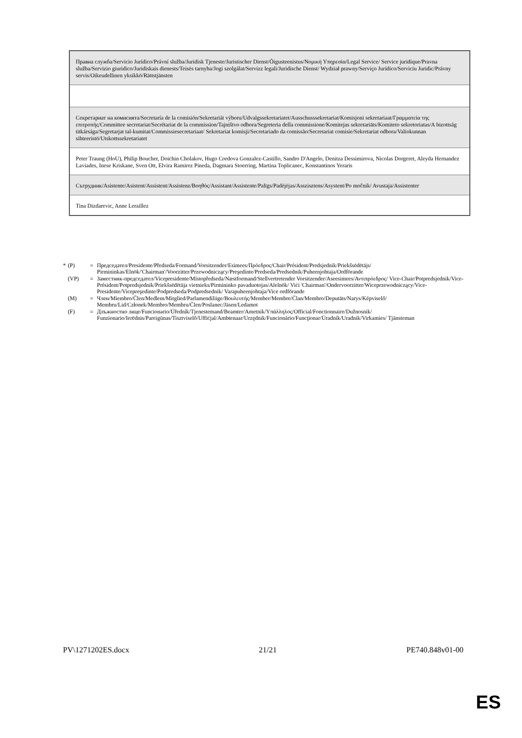| Правна служба/Servicio Jurídico/Právní služba/Juridisk Tjeneste/Juristischer Dienst/Õigusteenistus/Νομική Υπηρεσία/Legal Service/ Service juridique/Pravna služba/Servizio giuridico/Juridiskais dienests/Teisės tarnyba/Jogi szolgálat/Servizz legali/Juridische Dienst/ Wydział prawny/Serviço Jurídico/Serviciu Juridic/Právny servis/Oikeudellinen yksikkö/Rättstjänsten |
| Секретариат на комисията/Secretaría de la comisión/Sekretariát výboru/Udvalgssekretariatet/Ausschusssekretariat/Komisjoni sekretariaat/Γραμματεία της επιτροπής/Committee secretariat/Secrétariat de la commission/Tajništvo odbora/Segreteria della commissione/Komitejas sekretariāts/Komiteto sekretoriatas/A bizottság titkársága/Segretarjat tal-kumitat/Commissiesecretariaat/ Sekretariat komisji/Secretariado da comissão/Secretariat comisie/Sekretariat odbora/Valiokunnan sihteeristö/Utskottssekretariatet |
| Peter Traung (HoU), Philip Boucher, Doichin Cholakov, Hugo Cordova Gonzalez-Castillo, Sandro D'Angelo, Denitza Dessimirova, Nicolas Dorgeret, Aleyda Hernandez Laviades, Inese Kriskane, Sven Ott, Elvira Ramirez Pineda, Dagmara Stoerring, Martina Toplicanec, Konstantinos Yeraris |
| Сътрудник/Asistente/Asistent/Assistent/Assistenz/Βοηθός/Assistant/Assistente/Palīgs/Padėjėjas/Asszisztens/Asystent/Po močnik/ Avustaja/Assistenter |
| Tina Dizdarevic, Anne Leraillez |
* (P) = Председател/Presidente/Předseda/Formand/Vorsitzender/Esimees/Πρόεδρος/Chair/Président/Predsjednik/Priekšsēdētājs/ Pirmininkas/Elnök/'Chairman'/Voorzitter/Przewodniczący/Preşedinte/Predseda/Predsednik/Puheenjohtaja/Ordförande
(VP) = Заместник-председател/Vicepresidente/Místopředseda/Næstformand/Stellvertretender Vorsitzender/Aseesimees/Αντιπρόεδρος/ Vice-Chair/Potpredsjednik/Vice-Président/Potpredsjednik/Priekšsēdētāja vietnieks/Pirmininko pavaduotojas/Alelnök/ Viċi 'Chairman'/Ondervoorzitter/Wiceprzewodniczący/Vice-Presidente/Vicepreşedinte/Podpredseda/Podpredsednik/ Varapuheenjohtaja/Vice ordförande
(M) = Член/Miembro/Člen/Medlem/Mitglied/Parlamendiliige/Βουλευτής/Member/Membre/Član/Membro/Deputāts/Narys/Képviselő/ Membru/Lid/Członek/Membro/Membru/Člen/Poslanec/Jäsen/Ledamot
(F) = Длъжностно лице/Funcionario/Úředník/Tjenestemand/Beamter/Ametnik/Υπάλληλος/Official/Fonctionnaire/Dužnosnik/ Funzionario/Ierēdnis/Pareigūnas/Tisztviselő/Uffiċjal/Ambtenaar/Urzędnik/Funcionário/Funcţionar/Úradník/Uradnik/Virkamies/ Tjänsteman
PV\1271202ES.docx 21/21 PE740.848v01-00
ES